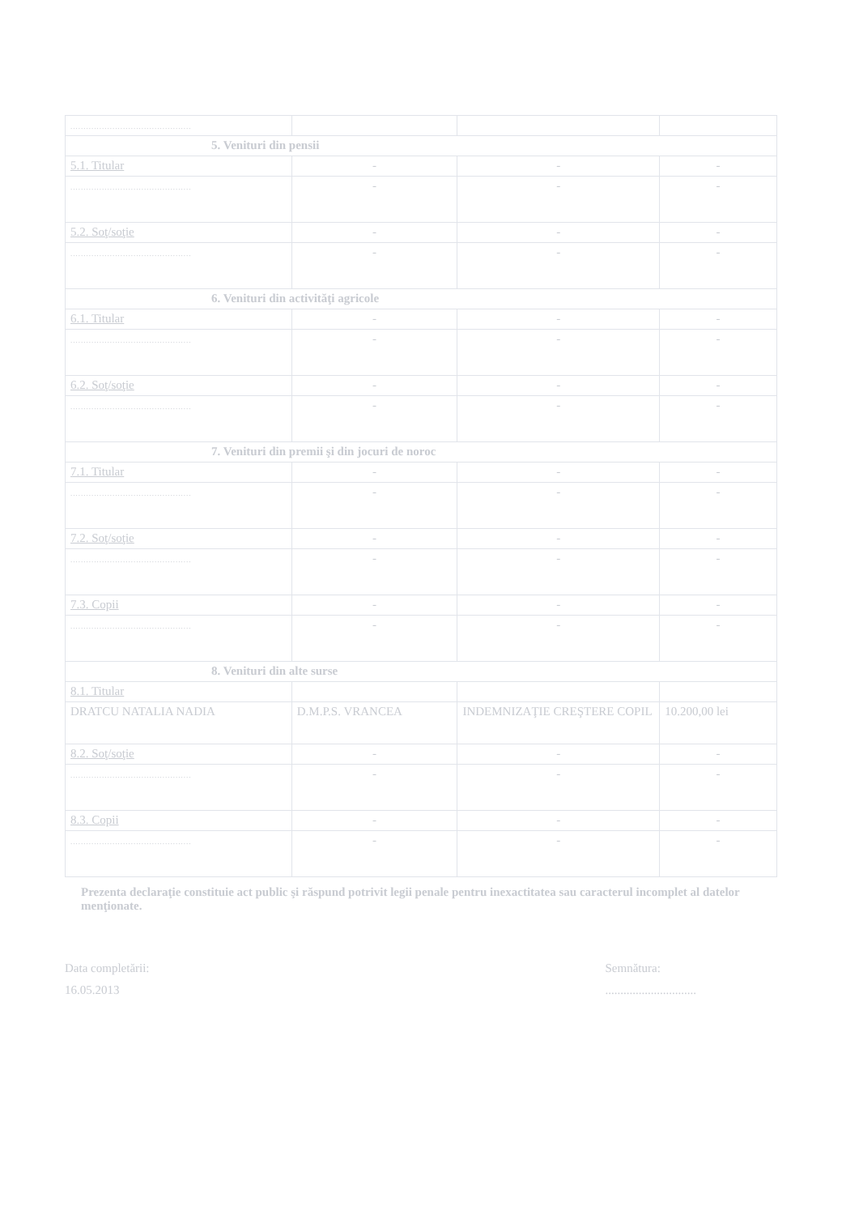| .............................................. | | | |
| 5. Venituri din pensii | | | |
| 5.1. Titular | - | - | - |
| .............................................. | - | - | - |
| 5.2. Soţ/soţie | - | - | - |
| .............................................. | - | - | - |
| 6. Venituri din activităţi agricole | | | |
| 6.1. Titular | - | - | - |
| .............................................. | - | - | - |
| 6.2. Soţ/soţie | - | - | - |
| .............................................. | - | - | - |
| 7. Venituri din premii şi din jocuri de noroc | | | |
| 7.1. Titular | - | - | - |
| .............................................. | - | - | - |
| 7.2. Soţ/soţie | - | - | - |
| .............................................. | - | - | - |
| 7.3. Copii | - | - | - |
| .............................................. | - | - | - |
| 8. Venituri din alte surse | | | |
| 8.1. Titular | | | |
| DRATCU NATALIA NADIA | D.M.P.S. VRANCEA | INDEMNIZAŢIE CREŞTERE COPIL | 10.200,00 lei |
| 8.2. Soţ/soţie | - | - | - |
| .............................................. | - | - | - |
| 8.3. Copii | - | - | - |
| .............................................. | - | - | - |
Prezenta declaraţie constituie act public şi răspund potrivit legii penale pentru inexactitatea sau caracterul incomplet al datelor menţionate.
Data completării:
16.05.2013
Semnătura:
..............................